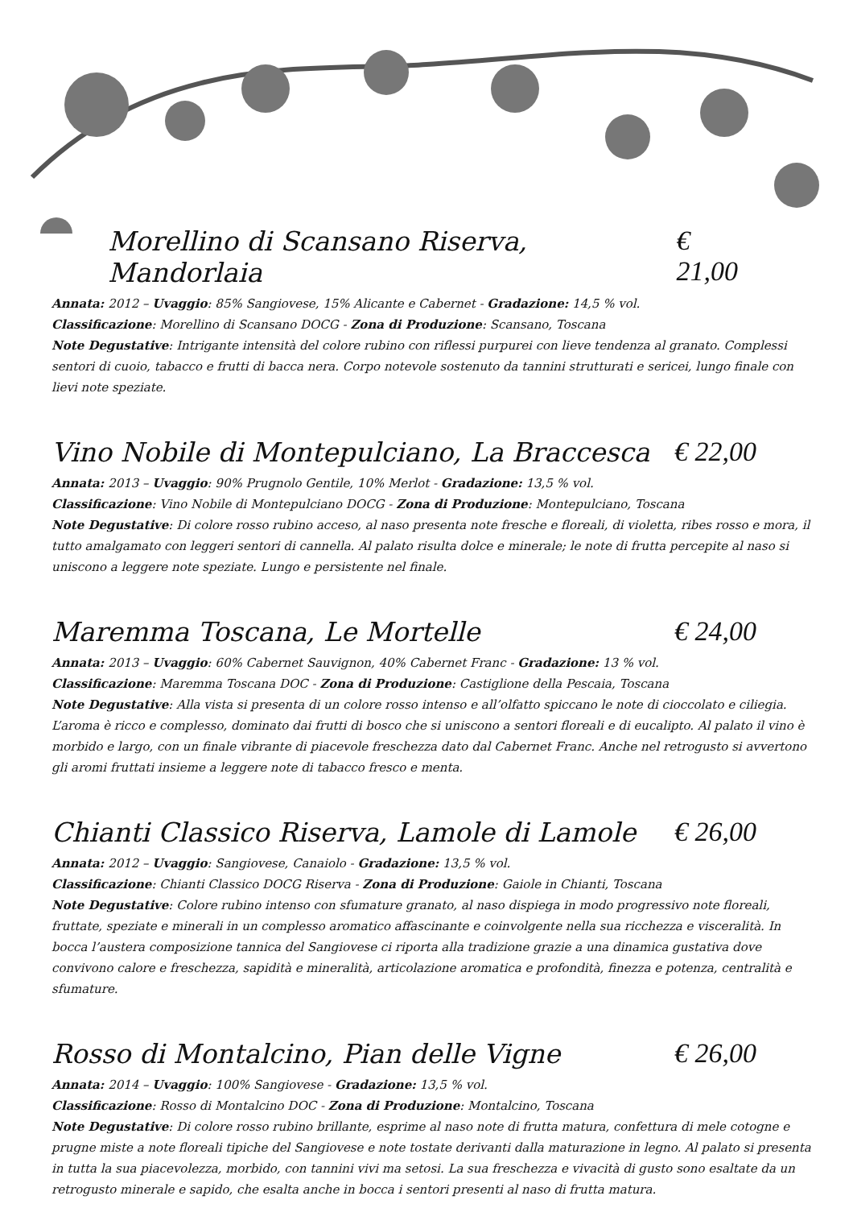Morellino di Scansano Riserva, Mandorlaia € 21,00
Annata: 2012 – Uvaggio: 85% Sangiovese, 15% Alicante e Cabernet - Gradazione: 14,5 % vol.
Classificazione: Morellino di Scansano DOCG - Zona di Produzione: Scansano, Toscana
Note Degustative: Intrigante intensità del colore rubino con riflessi purpurei con lieve tendenza al granato. Complessi sentori di cuoio, tabacco e frutti di bacca nera. Corpo notevole sostenuto da tannini strutturati e sericei, lungo finale con lievi note speziate.
Vino Nobile di Montepulciano, La Braccesca € 22,00
Annata: 2013 – Uvaggio: 90% Prugnolo Gentile, 10% Merlot - Gradazione: 13,5 % vol.
Classificazione: Vino Nobile di Montepulciano DOCG - Zona di Produzione: Montepulciano, Toscana
Note Degustative: Di colore rosso rubino acceso, al naso presenta note fresche e floreali, di violetta, ribes rosso e mora, il tutto amalgamato con leggeri sentori di cannella. Al palato risulta dolce e minerale; le note di frutta percepite al naso si uniscono a leggere note speziate. Lungo e persistente nel finale.
Maremma Toscana, Le Mortelle € 24,00
Annata: 2013 – Uvaggio: 60% Cabernet Sauvignon, 40% Cabernet Franc - Gradazione: 13 % vol.
Classificazione: Maremma Toscana DOC - Zona di Produzione: Castiglione della Pescaia, Toscana
Note Degustative: Alla vista si presenta di un colore rosso intenso e all’olfatto spiccano le note di cioccolato e ciliegia. L’aroma è ricco e complesso, dominato dai frutti di bosco che si uniscono a sentori floreali e di eucalipto. Al palato il vino è morbido e largo, con un finale vibrante di piacevole freschezza dato dal Cabernet Franc. Anche nel retrogusto si avvertono gli aromi fruttati insieme a leggere note di tabacco fresco e menta.
Chianti Classico Riserva, Lamole di Lamole € 26,00
Annata: 2012 – Uvaggio: Sangiovese, Canaiolo - Gradazione: 13,5 % vol.
Classificazione: Chianti Classico DOCG Riserva - Zona di Produzione: Gaiole in Chianti, Toscana
Note Degustative: Colore rubino intenso con sfumature granato, al naso dispiega in modo progressivo note floreali, fruttate, speziate e minerali in un complesso aromatico affascinante e coinvolgente nella sua ricchezza e visceralità. In bocca l’austera composizione tannica del Sangiovese ci riporta alla tradizione grazie a una dinamica gustativa dove convivono calore e freschezza, sapidità e mineralità, articolazione aromatica e profondità, finezza e potenza, centralità e sfumature.
Rosso di Montalcino, Pian delle Vigne € 26,00
Annata: 2014 – Uvaggio: 100% Sangiovese - Gradazione: 13,5 % vol.
Classificazione: Rosso di Montalcino DOC - Zona di Produzione: Montalcino, Toscana
Note Degustative: Di colore rosso rubino brillante, esprime al naso note di frutta matura, confettura di mele cotogne e prugne miste a note floreali tipiche del Sangiovese e note tostate derivanti dalla maturazione in legno. Al palato si presenta in tutta la sua piacevolezza, morbido, con tannini vivi ma setosi. La sua freschezza e vivacità di gusto sono esaltate da un retrogusto minerale e sapido, che esalta anche in bocca i sentori presenti al naso di frutta matura.